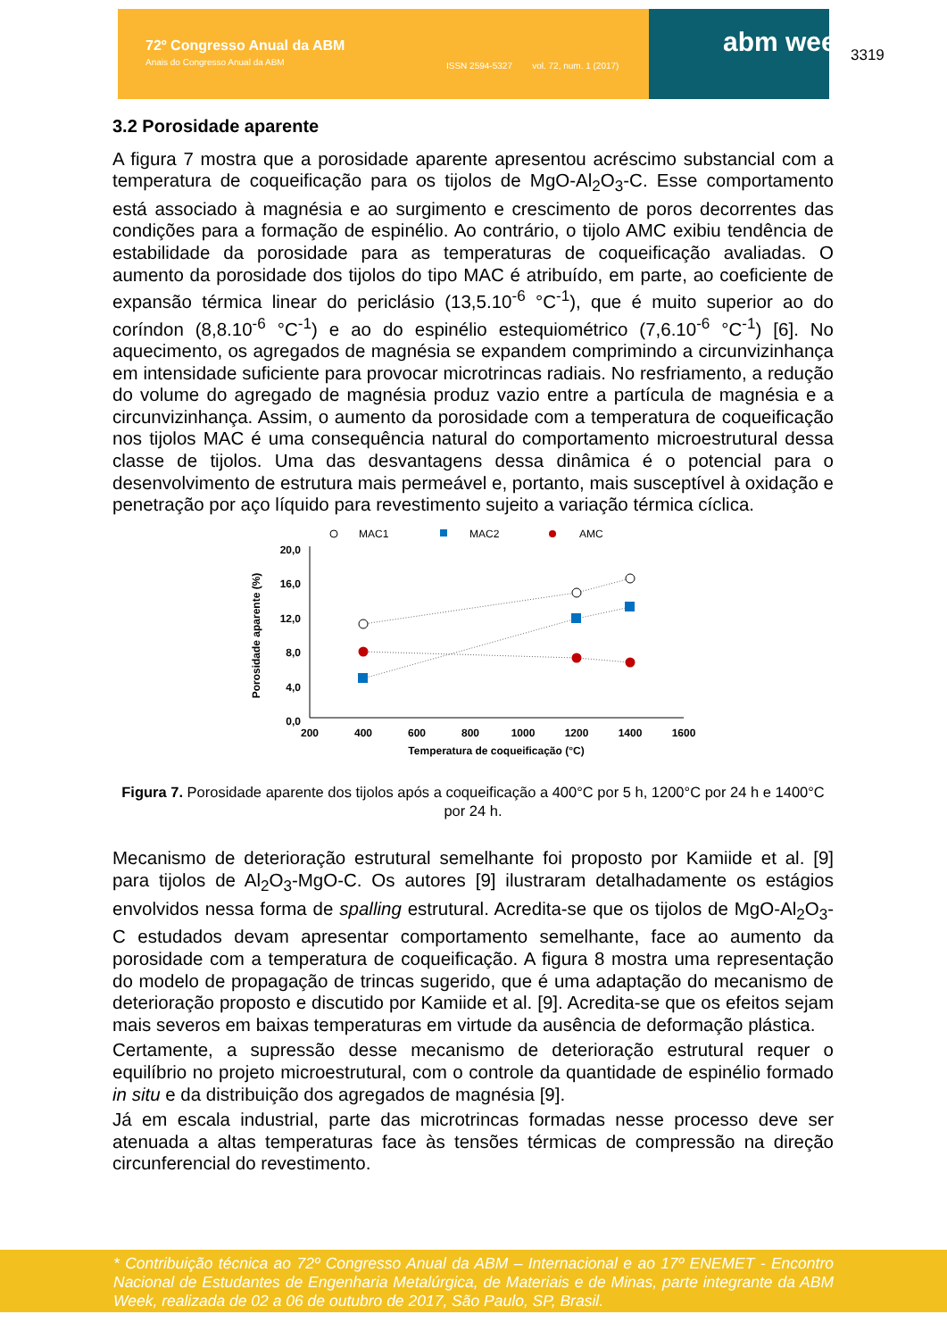72º Congresso Anual da ABM
Anais do Congresso Anual da ABM
ISSN 2594-5327 vol. 72, num. 1 (2017)
abm week 3319
3.2 Porosidade aparente
A figura 7 mostra que a porosidade aparente apresentou acréscimo substancial com a temperatura de coqueificação para os tijolos de MgO-Al<sub>2</sub>O<sub>3</sub>-C. Esse comportamento está associado à magnésia e ao surgimento e crescimento de poros decorrentes das condições para a formação de espinélio. Ao contrário, o tijolo AMC exibiu tendência de estabilidade da porosidade para as temperaturas de coqueificação avaliadas. O aumento da porosidade dos tijolos do tipo MAC é atribuído, em parte, ao coeficiente de expansão térmica linear do periclásio (13,5.10<sup>-6</sup> °C<sup>-1</sup>), que é muito superior ao do coríndon (8,8.10<sup>-6</sup> °C<sup>-1</sup>) e ao do espinélio estequiométrico (7,6.10<sup>-6</sup> °C<sup>-1</sup>) [6]. No aquecimento, os agregados de magnésia se expandem comprimindo a circunvizinhança em intensidade suficiente para provocar microtrincas radiais. No resfriamento, a redução do volume do agregado de magnésia produz vazio entre a partícula de magnésia e a circunvizinhança. Assim, o aumento da porosidade com a temperatura de coqueificação nos tijolos MAC é uma consequência natural do comportamento microestrutural dessa classe de tijolos. Uma das desvantagens dessa dinâmica é o potencial para o desenvolvimento de estrutura mais permeável e, portanto, mais susceptível à oxidação e penetração por aço líquido para revestimento sujeito a variação térmica cíclica.
MAC1
MAC2
AMC
20,0
16,0
12,0
8,0
4,0
0,0
200
400
600
800
1000
1200
1400
1600
Temperatura de coqueificação (°C)
Porosidade aparente (%)
Figura 7. Porosidade aparente dos tijolos após a coqueificação a 400°C por 5 h, 1200°C por 24 h e 1400°C por 24 h.
Mecanismo de deterioração estrutural semelhante foi proposto por Kamiide et al. [9] para tijolos de Al<sub>2</sub>O<sub>3</sub>-MgO-C. Os autores [9] ilustraram detalhadamente os estágios envolvidos nessa forma de spalling estrutural. Acredita-se que os tijolos de MgO-Al<sub>2</sub>O<sub>3</sub>-C estudados devam apresentar comportamento semelhante, face ao aumento da porosidade com a temperatura de coqueificação. A figura 8 mostra uma representação do modelo de propagação de trincas sugerido, que é uma adaptação do mecanismo de deterioração proposto e discutido por Kamiide et al. [9]. Acredita-se que os efeitos sejam mais severos em baixas temperaturas em virtude da ausência de deformação plástica.
Certamente, a supressão desse mecanismo de deterioração estrutural requer o equilíbrio no projeto microestrutural, com o controle da quantidade de espinélio formado in situ e da distribuição dos agregados de magnésia [9].
Já em escala industrial, parte das microtrincas formadas nesse processo deve ser atenuada a altas temperaturas face às tensões térmicas de compressão na direção circunferencial do revestimento.
* Contribuição técnica ao 72º Congresso Anual da ABM – Internacional e ao 17º ENEMET - Encontro Nacional de Estudantes de Engenharia Metalúrgica, de Materiais e de Minas, parte integrante da ABM Week, realizada de 02 a 06 de outubro de 2017, São Paulo, SP, Brasil.